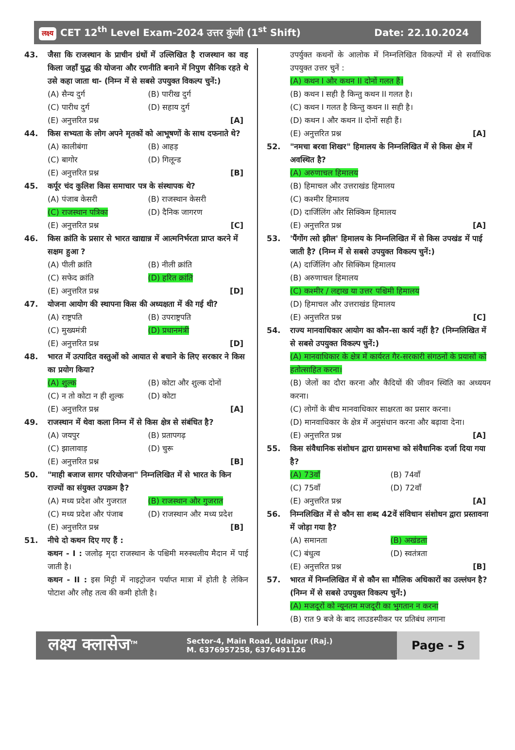लक्ष्य CET 12<sup>th</sup> Level Exam-2024 उत्तर कुंजी (1<sup>st</sup> Shift) Date: 22.10.2024
43. जैसा कि राजस्थान के प्राचीन ग्रंथों में उल्लिखित है राजस्थान का वह किला जहाँ युद्ध की योजना और रणनीति बनाने में निपुण सैनिक रहते थे उसे कहा जाता था- (निम्न में से सबसे उपयुक्त विकल्प चुनें:)
(A) सैन्य दुर्ग (B) पारीख दुर्ग (C) पारीध दुर्ग (D) सहाय दुर्ग
(E) अनुत्तरित प्रश्न [A]
44. किस सभ्यता के लोग अपने मृतकों को आभूषणों के साथ दफनाते थे?
(A) कालीबंगा (B) आहड़ (C) बागोर (D) गिलून्ड
(E) अनुत्तरित प्रश्न [B]
45. कर्पूर चंद कुलिश किस समाचार पत्र के संस्थापक थे?
(A) पंजाब केसरी (B) राजस्थान केसरी (C) राजस्थान पत्रिका (D) दैनिक जागरण
(E) अनुत्तरित प्रश्न [C]
46. किस क्रांति के प्रसार से भारत खाद्यान्न में आत्मनिर्भरता प्राप्त करने में सक्षम हुआ ?
(A) पीली क्रांति (B) नीली क्रांति (C) सफेद क्रांति (D) हरित क्रांति
(E) अनुत्तरित प्रश्न [D]
47. योजना आयोग की स्थापना किस की अध्यक्षता में की गई थी?
(A) राष्ट्रपति (B) उपराष्ट्रपति (C) मुख्यमंत्री (D) प्रधानमंत्री
(E) अनुत्तरित प्रश्न [D]
48. भारत में उत्पादित वस्तुओं को आयात से बचाने के लिए सरकार ने किस का प्रयोग किया?
(A) शुल्क (B) कोटा और शुल्क दोनों (C) न तो कोटा न ही शुल्क (D) कोटा
(E) अनुत्तरित प्रश्न [A]
49. राजस्थान में थेवा कला निम्न में से किस क्षेत्र से संबंधित है?
(A) जयपुर (B) प्रतापगढ़ (C) झालावाड़ (D) चुरू
(E) अनुत्तरित प्रश्न [B]
50. "माही बजाज सागर परियोजना" निम्नलिखित में से भारत के किन राज्यों का संयुक्त उपक्रम है?
(A) मध्य प्रदेश और गुजरात (B) राजस्थान और गुजरात (C) मध्य प्रदेश और पंजाब (D) राजस्थान और मध्य प्रदेश
(E) अनुत्तरित प्रश्न [B]
51. नीचे दो कथन दिए गए हैं :
कथन - I : जलोढ़ मृदा राजस्थान के पश्चिमी मरुस्थलीय मैदान में पाई जाती है।
कथन - II : इस मिट्टी में नाइट्रोजन पर्याप्त मात्रा में होती है लेकिन पोटाश और लौह तत्व की कमी होती है।
उपर्युक्त कथनों के आलोक में निम्नलिखित विकल्पों में से सर्वाधिक उपयुक्त उत्तर चुनें :
(A) कथन I और कथन II दोनों गलत हैं।
(B) कथन I सही है किन्तु कथन II गलत है।
(C) कथन I गलत है किन्तु कथन II सही है।
(D) कथन I और कथन II दोनों सही हैं।
(E) अनुत्तरित प्रश्न [A]
52. "नमचा बरवा शिखर" हिमालय के निम्नलिखित में से किस क्षेत्र में अवस्थित है?
(A) अरुणाचल हिमालय
(B) हिमाचल और उत्तराखंड हिमालय
(C) कश्मीर हिमालय
(D) दार्जिलिंग और सिक्किम हिमालय
(E) अनुत्तरित प्रश्न [A]
53. 'पैंगोंग त्सो झील' हिमालय के निम्नलिखित में से किस उपखंड में पाई जाती है? (निम्न में से सबसे उपयुक्त विकल्प चुनें:)
(A) दार्जिलिंग और सिक्किम हिमालय
(B) अरुणाचल हिमालय
(C) कश्मीर / लद्दाख या उत्तर पश्चिमी हिमालय
(D) हिमाचल और उत्तराखंड हिमालय
(E) अनुत्तरित प्रश्न [C]
54. राज्य मानवाधिकार आयोग का कौन-सा कार्य नहीं है? (निम्नलिखित में से सबसे उपयुक्त विकल्प चुनें:)
(A) मानवाधिकार के क्षेत्र में कार्यरत गैर-सरकारी संगठनों के प्रयासों को हतोत्साहित करना।
(B) जेलों का दौरा करना और कैदियों की जीवन स्थिति का अध्ययन करना।
(C) लोगों के बीच मानवाधिकार साक्षरता का प्रसार करना।
(D) मानवाधिकार के क्षेत्र में अनुसंधान करना और बढ़ावा देना।
(E) अनुत्तरित प्रश्न [A]
55. किस संवैधानिक संशोधन द्वारा ग्रामसभा को संवैधानिक दर्जा दिया गया है?
(A) 73वाँ (B) 74वाँ (C) 75वाँ (D) 72वाँ
(E) अनुत्तरित प्रश्न [A]
56. निम्नलिखित में से कौन सा शब्द 42वें संविधान संशोधन द्वारा प्रस्तावना में जोड़ा गया है?
(A) समानता (B) अखंडता (C) बंधुत्व (D) स्वतंत्रता
(E) अनुत्तरित प्रश्न [B]
57. भारत में निम्नलिखित में से कौन सा मौलिक अधिकारों का उल्लंघन है? (निम्न में से सबसे उपयुक्त विकल्प चुनें:)
(A) मजदूरों को न्यूनतम मजदूरी का भुगतान न करना
(B) रात 9 बजे के बाद लाउडस्पीकर पर प्रतिबंध लगाना
लक्ष्य क्लासेज<sup>TM</sup> Sector-4, Main Road, Udaipur (Raj.)
M. 6376957258, 6376491126 Page - 5